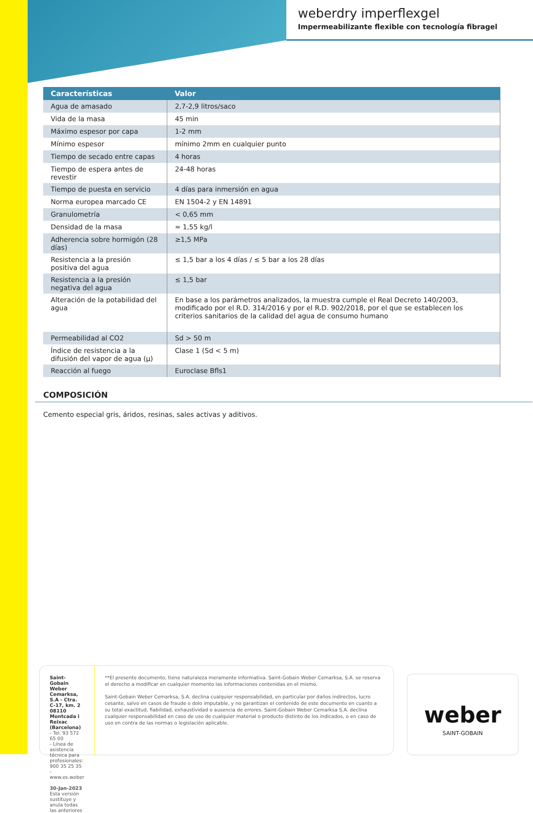weberdry imperflexgel
Impermeabilizante flexible con tecnología fibragel
| Características | Valor |
| --- | --- |
| Agua de amasado | 2,7-2,9 litros/saco |
| Vida de la masa | 45 min |
| Máximo espesor por capa | 1-2 mm |
| Mínimo espesor | mínimo 2mm en cualquier punto |
| Tiempo de secado entre capas | 4 horas |
| Tiempo de espera antes de revestir | 24-48 horas |
| Tiempo de puesta en servicio | 4 días para inmersión en agua |
| Norma europea marcado CE | EN 1504-2 y EN 14891 |
| Granulometría | < 0,65 mm |
| Densidad de la masa | ≈ 1,55 kg/l |
| Adherencia sobre hormigón (28 días) | ≥1,5 MPa |
| Resistencia a la presión positiva del agua | ≤ 1,5 bar a los 4 días / ≤ 5 bar a los 28 días |
| Resistencia a la presión negativa del agua | ≤ 1,5 bar |
| Alteración de la potabilidad del agua | En base a los parámetros analizados, la muestra cumple el Real Decreto 140/2003, modificado por el R.D. 314/2016 y por el R.D. 902/2018, por el que se establecen los criterios sanitarios de la calidad del agua de consumo humano |
| Permeabilidad al CO2 | Sd > 50 m |
| Índice de resistencia a la difusión del vapor de agua (μ) | Clase 1 (Sd < 5 m) |
| Reacción al fuego | Euroclase Bfls1 |
COMPOSICIÓN
Cemento especial gris, áridos, resinas, sales activas y aditivos.
Saint-Gobain Weber Cemarksa, S.A - Ctra. C-17, km. 2 08110 Montcada i Reixac (Barcelona)
- Tel. 93 572 65 00
- Línea de asistencia técnica para profesionales: 900 35 25 35
- www.es.weber
30-Jan-2023
Esta versión sustituye y anula todas las anteriores
**El presente documento, tiene naturaleza meramente informativa. Saint-Gobain Weber Cemarksa, S.A. se reserva el derecho a modificar en cualquier momento las informaciones contenidas en el mismo.
Saint-Gobain Weber Cemarksa, S.A. declina cualquier responsabilidad, en particular por daños indirectos, lucro cesante, salvo en casos de fraude o dolo imputable, y no garantizan el contenido de este documento en cuanto a su total exactitud, fiabilidad, exhaustividad o ausencia de errores. Saint-Gobain Weber Cemarksa S.A. declina cualquier responsabilidad en caso de uso de cualquier material o producto distinto de los indicados, o en caso de uso en contra de las normas o legislación aplicable.
weber
SAINT-GOBAIN